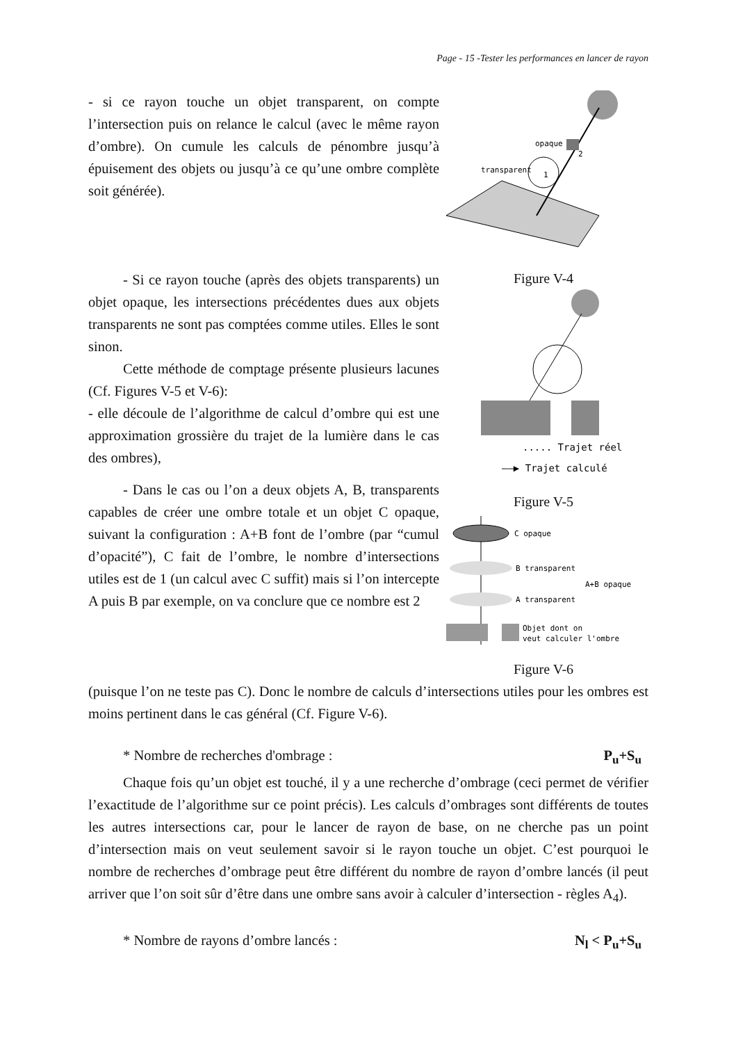Page - 15 -Tester les performances en lancer de rayon
- si ce rayon touche un objet transparent, on compte l’intersection puis on relance le calcul (avec le même rayon d’ombre). On cumule les calculs de pénombre jusqu’à épuisement des objets ou jusqu’à ce qu’une ombre complète soit générée).
- Si ce rayon touche (après des objets transparents) un objet opaque, les intersections précédentes dues aux objets transparents ne sont pas comptées comme utiles. Elles le sont sinon.
Cette méthode de comptage présente plusieurs lacunes (Cf. Figures V-5 et V-6):
- elle découle de l’algorithme de calcul d’ombre qui est une approximation grossière du trajet de la lumière dans le cas des ombres),
- Dans le cas ou l’on a deux objets A, B, transparents capables de créer une ombre totale et un objet C opaque, suivant la configuration : A+B font de l’ombre (par “cumul d’opacité”), C fait de l’ombre, le nombre d’intersections utiles est de 1 (un calcul avec C suffit) mais si l’on intercepte A puis B par exemple, on va conclure que ce nombre est 2
opaque
transparent
1
2
Figure V-4
..... Trajet réel
——▶ Trajet calculé
Figure V-5
C opaque
B transparent
A transparent
A+B opaque
Objet dont on
veut calculer l'ombre
Figure V-6
(puisque l’on ne teste pas C). Donc le nombre de calculs d’intersections utiles pour les ombres est moins pertinent dans le cas général (Cf. Figure V-6).
* Nombre de recherches d'ombrage : P<sub>u</sub>+S<sub>u</sub>
Chaque fois qu’un objet est touché, il y a une recherche d’ombrage (ceci permet de vérifier l’exactitude de l’algorithme sur ce point précis). Les calculs d’ombrages sont différents de toutes les autres intersections car, pour le lancer de rayon de base, on ne cherche pas un point d’intersection mais on veut seulement savoir si le rayon touche un objet. C’est pourquoi le nombre de recherches d’ombrage peut être différent du nombre de rayon d’ombre lancés (il peut arriver que l’on soit sûr d’être dans une ombre sans avoir à calculer d’intersection - règles A<sub>4</sub>).
* Nombre de rayons d’ombre lancés : N<sub>l</sub> < P<sub>u</sub>+S<sub>u</sub>